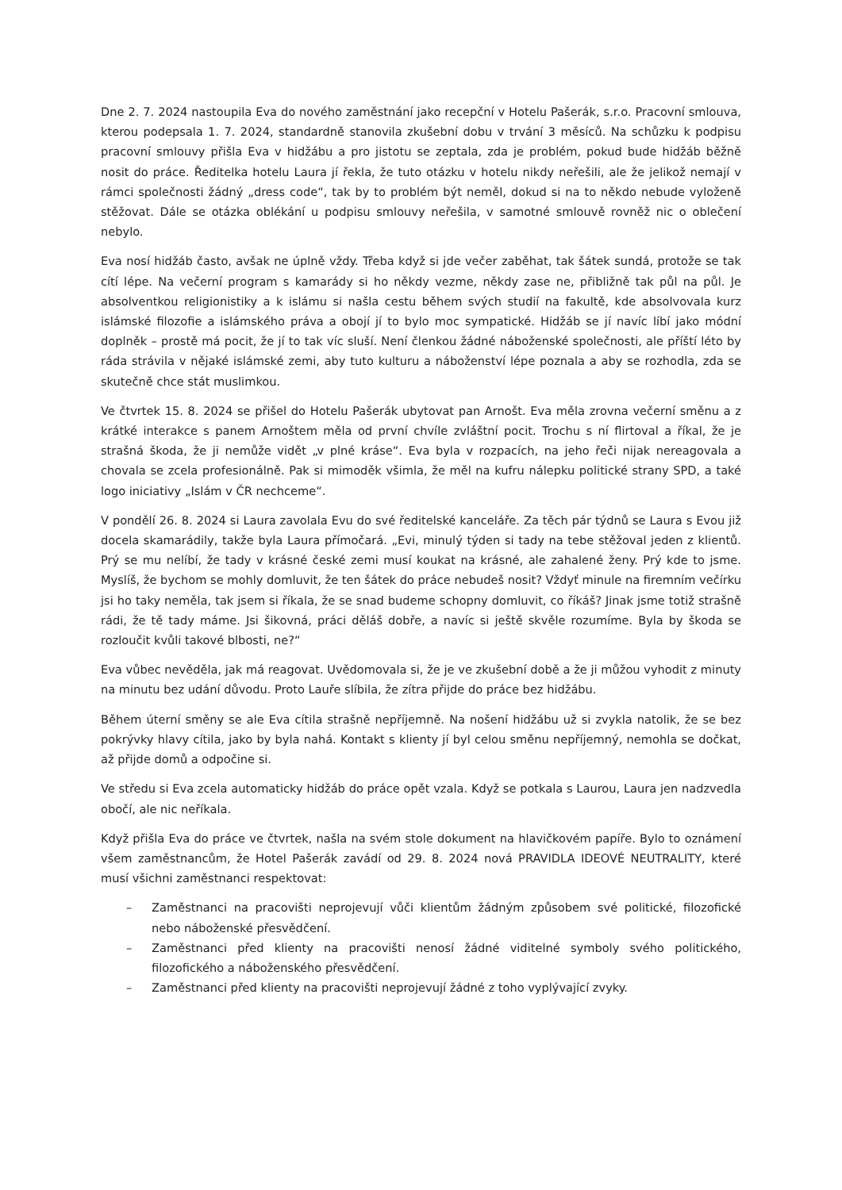Dne 2. 7. 2024 nastoupila Eva do nového zaměstnání jako recepční v Hotelu Pašerák, s.r.o. Pracovní smlouva, kterou podepsala 1. 7. 2024, standardně stanovila zkušební dobu v trvání 3 měsíců. Na schůzku k podpisu pracovní smlouvy přišla Eva v hidžábu a pro jistotu se zeptala, zda je problém, pokud bude hidžáb běžně nosit do práce. Ředitelka hotelu Laura jí řekla, že tuto otázku v hotelu nikdy neřešili, ale že jelikož nemají v rámci společnosti žádný „dress code“, tak by to problém být neměl, dokud si na to někdo nebude vyloženě stěžovat. Dále se otázka oblékání u podpisu smlouvy neřešila, v samotné smlouvě rovněž nic o oblečení nebylo.
Eva nosí hidžáb často, avšak ne úplně vždy. Třeba když si jde večer zaběhat, tak šátek sundá, protože se tak cítí lépe. Na večerní program s kamarády si ho někdy vezme, někdy zase ne, přibližně tak půl na půl. Je absolventkou religionistiky a k islámu si našla cestu během svých studií na fakultě, kde absolvovala kurz islámské filozofie a islámského práva a obojí jí to bylo moc sympatické. Hidžáb se jí navíc líbí jako módní doplněk – prostě má pocit, že jí to tak víc sluší. Není členkou žádné náboženské společnosti, ale příští léto by ráda strávila v nějaké islámské zemi, aby tuto kulturu a náboženství lépe poznala a aby se rozhodla, zda se skutečně chce stát muslimkou.
Ve čtvrtek 15. 8. 2024 se přišel do Hotelu Pašerák ubytovat pan Arnošt. Eva měla zrovna večerní směnu a z krátké interakce s panem Arnoštem měla od první chvíle zvláštní pocit. Trochu s ní flirtoval a říkal, že je strašná škoda, že ji nemůže vidět „v plné kráse“. Eva byla v rozpacích, na jeho řeči nijak nereagovala a chovala se zcela profesionálně. Pak si mimoděk všimla, že měl na kufru nálepku politické strany SPD, a také logo iniciativy „Islám v ČR nechceme“.
V pondělí 26. 8. 2024 si Laura zavolala Evu do své ředitelské kanceláře. Za těch pár týdnů se Laura s Evou již docela skamarádily, takže byla Laura přímočará. „Evi, minulý týden si tady na tebe stěžoval jeden z klientů. Prý se mu nelíbí, že tady v krásné české zemi musí koukat na krásné, ale zahalené ženy. Prý kde to jsme. Myslíš, že bychom se mohly domluvit, že ten šátek do práce nebudeš nosit? Vždyť minule na firemním večírku jsi ho taky neměla, tak jsem si říkala, že se snad budeme schopny domluvit, co říkáš? Jinak jsme totiž strašně rádi, že tě tady máme. Jsi šikovná, práci děláš dobře, a navíc si ještě skvěle rozumíme. Byla by škoda se rozloučit kvůli takové blbosti, ne?“
Eva vůbec nevěděla, jak má reagovat. Uvědomovala si, že je ve zkušební době a že ji můžou vyhodit z minuty na minutu bez udání důvodu. Proto Lauře slíbila, že zítra přijde do práce bez hidžábu.
Během úterní směny se ale Eva cítila strašně nepříjemně. Na nošení hidžábu už si zvykla natolik, že se bez pokrývky hlavy cítila, jako by byla nahá. Kontakt s klienty jí byl celou směnu nepříjemný, nemohla se dočkat, až přijde domů a odpočine si.
Ve středu si Eva zcela automaticky hidžáb do práce opět vzala. Když se potkala s Laurou, Laura jen nadzvedla obočí, ale nic neříkala.
Když přišla Eva do práce ve čtvrtek, našla na svém stole dokument na hlavičkovém papíře. Bylo to oznámení všem zaměstnancům, že Hotel Pašerák zavádí od 29. 8. 2024 nová PRAVIDLA IDEOVÉ NEUTRALITY, které musí všichni zaměstnanci respektovat:
– Zaměstnanci na pracovišti neprojevují vůči klientům žádným způsobem své politické, filozofické nebo náboženské přesvědčení.
– Zaměstnanci před klienty na pracovišti nenosí žádné viditelné symboly svého politického, filozofického a náboženského přesvědčení.
– Zaměstnanci před klienty na pracovišti neprojevují žádné z toho vyplývající zvyky.